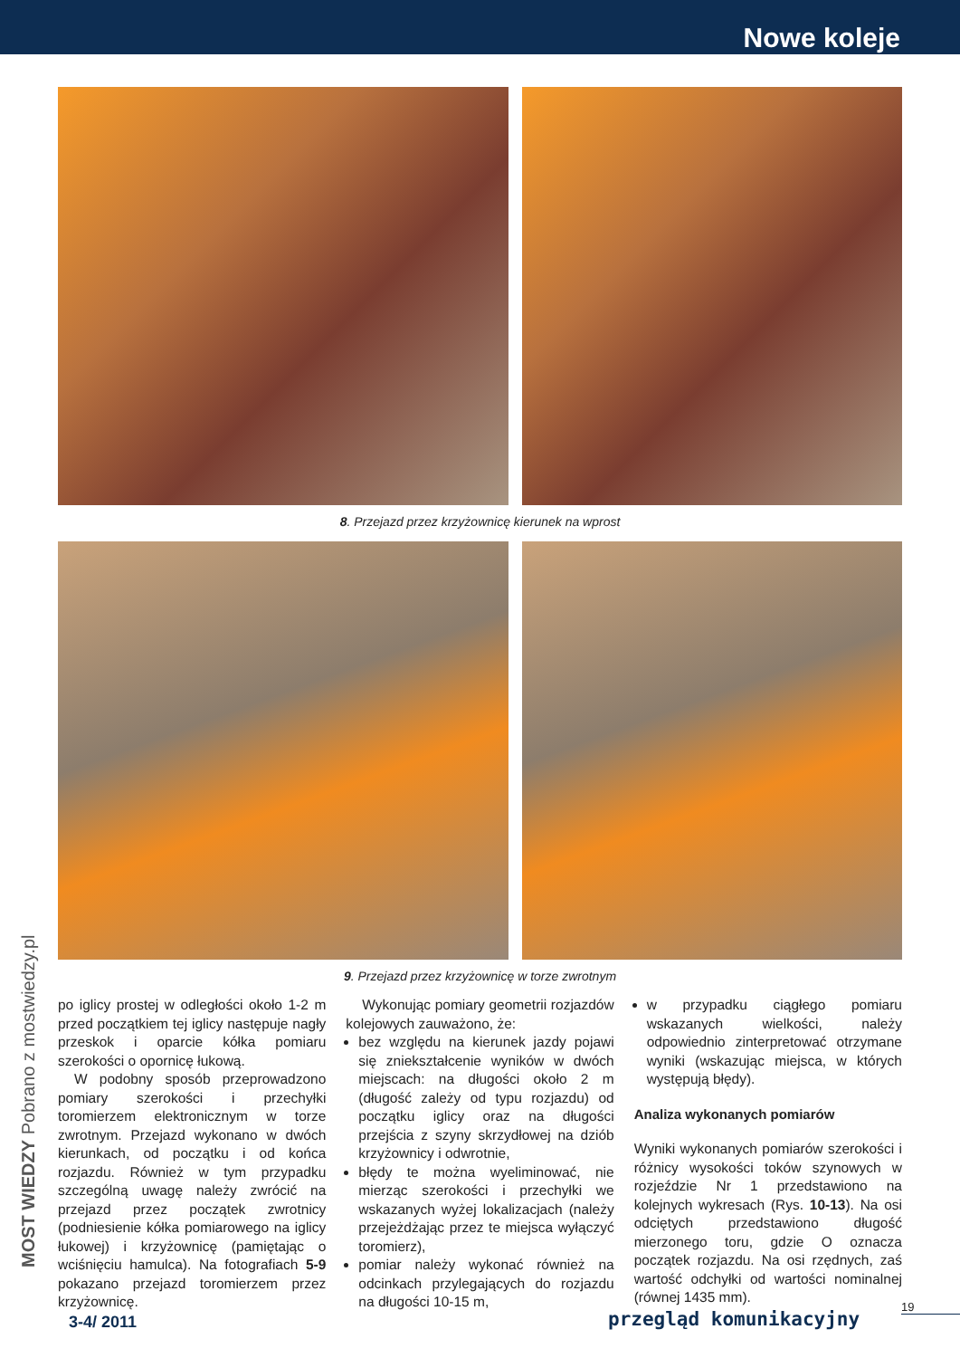Nowe koleje
8. Przejazd przez krzyżownicę kierunek na wprost
9. Przejazd przez krzyżownicę w torze zwrotnym
po iglicy prostej w odległości około 1-2 m przed początkiem tej iglicy następuje nagły przeskok i oparcie kółka pomiaru szerokości o opornicę łukową.
W podobny sposób przeprowadzono pomiary szerokości i przechyłki toromierzem elektronicznym w torze zwrotnym. Przejazd wykonano w dwóch kierunkach, od początku i od końca rozjazdu. Również w tym przypadku szczególną uwagę należy zwrócić na przejazd przez początek zwrotnicy (podniesienie kółka pomiarowego na iglicy łukowej) i krzyżownicę (pamiętając o wciśnięciu hamulca). Na fotografiach 5-9 pokazano przejazd toromierzem przez krzyżownicę.
Wykonując pomiary geometrii rozjazdów kolejowych zauważono, że:
bez względu na kierunek jazdy pojawi się zniekształcenie wyników w dwóch miejscach: na długości około 2 m (długość zależy od typu rozjazdu) od początku iglicy oraz na długości przejścia z szyny skrzydłowej na dziób krzyżownicy i odwrotnie,
błędy te można wyeliminować, nie mierząc szerokości i przechyłki we wskazanych wyżej lokalizacjach (należy przejeżdżając przez te miejsca wyłączyć toromierz),
pomiar należy wykonać również na odcinkach przylegających do rozjazdu na długości 10-15 m,
w przypadku ciągłego pomiaru wskazanych wielkości, należy odpowiednio zinterpretować otrzymane wyniki (wskazując miejsca, w których występują błędy).
Analiza wykonanych pomiarów
Wyniki wykonanych pomiarów szerokości i różnicy wysokości toków szynowych w rozjeździe Nr 1 przedstawiono na kolejnych wykresach (Rys. 10-13). Na osi odciętych przedstawiono długość mierzonego toru, gdzie O oznacza początek rozjazdu. Na osi rzędnych, zaś wartość odchyłki od wartości nominalnej (równej 1435 mm).
MOST WIEDZY Pobrano z mostwiedzy.pl
19
3-4/ 2011 przegląd komunikacyjny